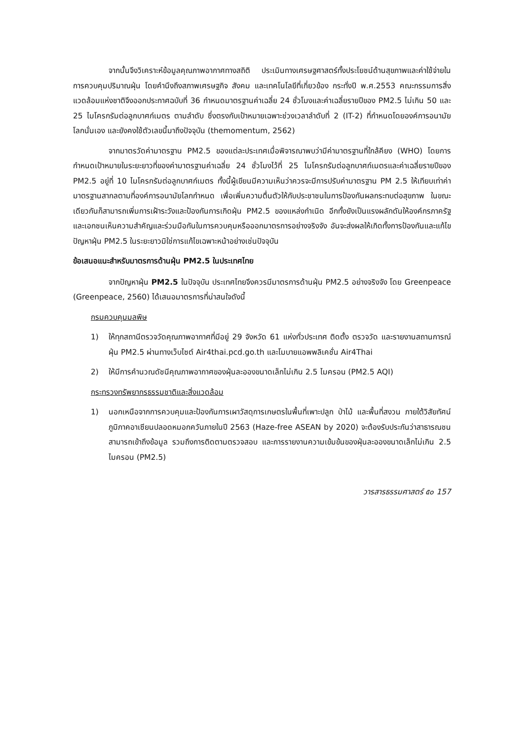จากนั้นจึงวิเคราะห์ข้อมูลคุณภาพอากาศทางสถิติ ประเมินทางเศรษฐศาสตร์ทั้งประโยชน์ด้านสุขภาพและค่าใช้จ่ายในการควบคุมปริมาณฝุ่น โดยคำนึงถึงสภาพเศรษฐกิจ สังคม และเทคโนโลยีที่เกี่ยวข้อง กระทั่งปี พ.ศ.2553 คณะกรรมการสิ่งแวดล้อมแห่งชาติจึงออกประกาศฉบับที่ 36 กำหนดมาตรฐานค่าเฉลี่ย 24 ชั่วโมงและค่าเฉลี่ยรายปีของ PM2.5 ไม่เกิน 50 และ 25 ไมโครกรัมต่อลูกบาศก์เมตร ตามลำดับ ซึ่งตรงกับเป้าหมายเฉพาะช่วงเวลาลำดับที่ 2 (IT-2) ที่กำหนดโดยองค์การอนามัยโลกนั่นเอง และยังคงใช้ตัวเลขนี้มาถึงปัจจุบัน (themomentum, 2562)
จากมาตรวัดค่ามาตรฐาน PM2.5 ของแต่ละประเทศเมื่อพิจารณาพบว่ามีค่ามาตรฐานที่ใกล้คียง (WHO) โดยการกำหนดเป้าหมายในระยะยาวที่ของค่ามาตรฐานค่าเฉลี่ย 24 ชั่วโมงไว้ที่ 25 ไมโครกรัมต่อลูกบาศก์เมตรและค่าเฉลี่ยรายปีของ PM2.5 อยู่ที่ 10 ไมโครกรัมต่อลูกบาศก์เมตร ทั้งนี้ผู้เขียนมีความเห็นว่าควรจะมีการปรับค่ามาตรฐาน PM 2.5 ให้เทียบเท่าค่ามาตรฐานสากลตามที่องค์การอนามัยโลกกำหนด เพื่อเพิ่มความตื่นตัวให้กับประชาชนในการป้องกันผลกระทบต่อสุขภาพ ในขณะเดียวกันก็สามารถเพิ่มการเฝ้าระวังและป้องกันการเกิดฝุ่น PM2.5 ของแหล่งกำเนิด อีกทั้งยังเป็นแรงผลักดันให้องค์กรภาครัฐและเอกชนเห็นความสำคัญและร่วมมือกันในการควบคุมหรือออกมาตรการอย่างจริงจัง อันจะส่งผลให้เกิดทั้งการป้องกันและแก้ไขปัญหาฝุ่น PM2.5 ในระยะยาวมิใช่การแก้ไขเฉพาะหน้าอย่างเช่นปัจจุบัน
ข้อเสนอแนะสำหรับมาตรการด้านฝุ่น PM2.5 ในประเทศไทย
จากปัญหาฝุ่น PM2.5 ในปัจจุบัน ประเทศไทยจึงควรมีมาตรการด้านฝุ่น PM2.5 อย่างจริงจัง โดย Greenpeace (Greenpeace, 2560) ได้เสนอมาตรการที่น่าสนใจดังนี้
กรมควบคุมมลพิษ
1) ให้ทุกสถานีตรวจวัดคุณภาพอากาศที่มีอยู่ 29 จังหวัด 61 แห่งทั่วประเทศ ติดตั้ง ตรวจวัด และรายงานสถานการณ์ฝุ่น PM2.5 ผ่านทางเว็บไซต์ Air4thai.pcd.go.th และโมบายแอพพลิเคชั่น Air4Thai
2) ให้มีการคำนวณดัชนีคุณภาพอากาศของฝุ่นละอองขนาดเล็กไม่เกิน 2.5 ไมครอน (PM2.5 AQI)
กระทรวงทรัพยากรธรรมชาติและสิ่งแวดล้อม
1) นอกเหนือจากการควบคุมและป้องกันการเผาวัสดุการเกษตรในพื้นที่เพาะปลูก ป่าไม้ และพื้นที่สงวน ภายใต้วิสัยทัศน์ภูมิภาคอาเซียนปลอดหมอกควันภายในปี 2563 (Haze-free ASEAN by 2020) จะต้องรับประกันว่าสาธารณชนสามารถเข้าถึงข้อมูล รวมถึงการติดตามตรวจสอบ และการรายงานความเข้มข้นของฝุ่นละอองขนาดเล็กไม่เกิน 2.5 ไมครอน (PM2.5)
วารสารธรรมศาสตร์ ๕๐ 157